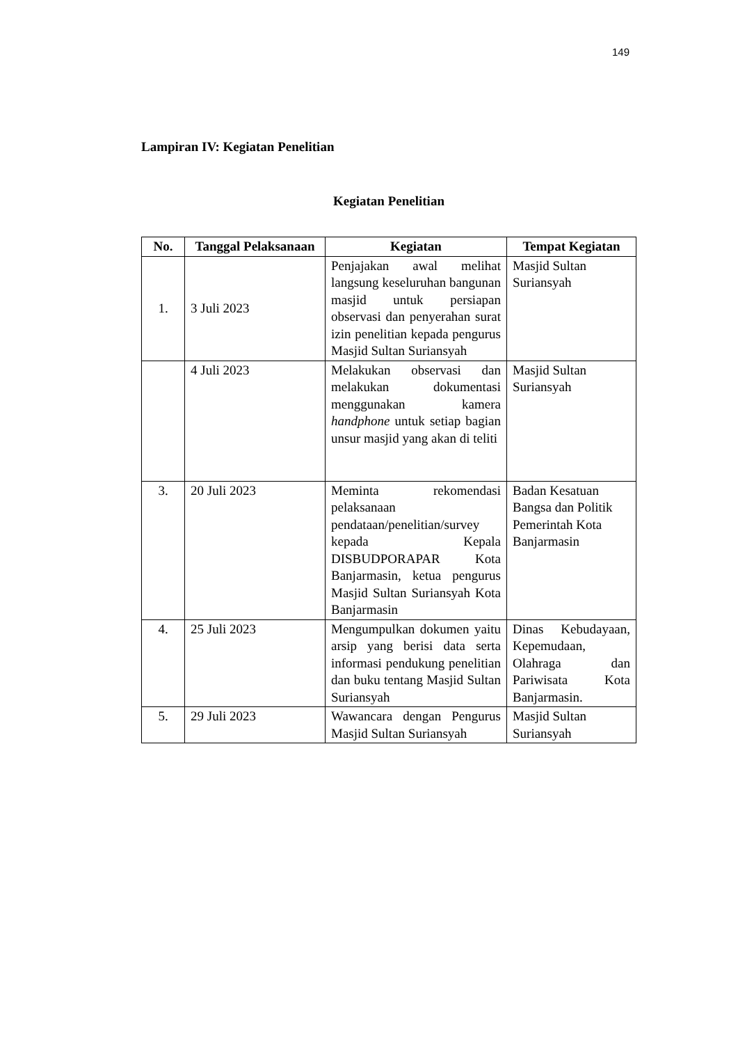149
Lampiran IV: Kegiatan Penelitian
Kegiatan Penelitian
| No. | Tanggal Pelaksanaan | Kegiatan | Tempat Kegiatan |
| --- | --- | --- | --- |
| 1. | 3 Juli 2023 | Penjajakan awal melihat langsung keseluruhan bangunan masjid untuk persiapan observasi dan penyerahan surat izin penelitian kepada pengurus Masjid Sultan Suriansyah | Masjid Sultan Suriansyah |
| | 4 Juli 2023 | Melakukan observasi dan melakukan dokumentasi menggunakan kamera handphone untuk setiap bagian unsur masjid yang akan di teliti | Masjid Sultan Suriansyah |
| 3. | 20 Juli 2023 | Meminta rekomendasi pelaksanaan pendataan/penelitian/survey kepada Kepala DISBUDPORAPAR Kota Banjarmasin, ketua pengurus Masjid Sultan Suriansyah Kota Banjarmasin | Badan Kesatuan Bangsa dan Politik Pemerintah Kota Banjarmasin |
| 4. | 25 Juli 2023 | Mengumpulkan dokumen yaitu arsip yang berisi data serta informasi pendukung penelitian dan buku tentang Masjid Sultan Suriansyah | Dinas Kebudayaan, Kepemudaan, Olahraga dan Pariwisata Kota Banjarmasin. |
| 5. | 29 Juli 2023 | Wawancara dengan Pengurus Masjid Sultan Suriansyah | Masjid Sultan Suriansyah |